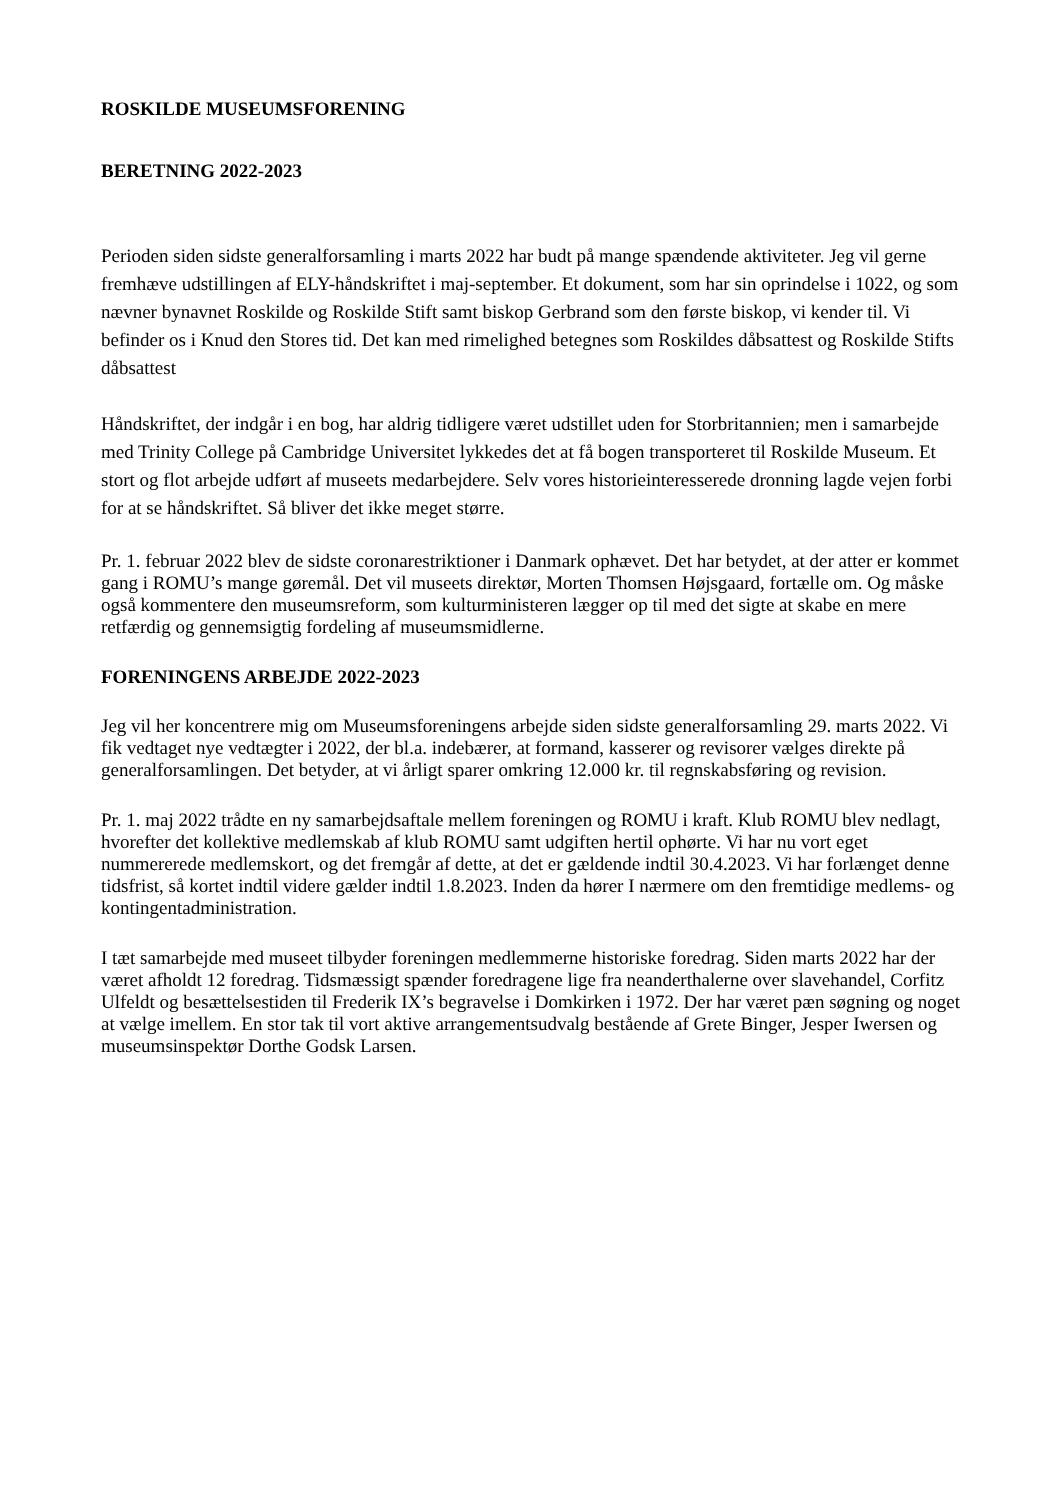ROSKILDE MUSEUMSFORENING
BERETNING 2022-2023
Perioden siden sidste generalforsamling i marts 2022 har budt på mange spændende aktiviteter. Jeg vil gerne fremhæve udstillingen af ELY-håndskriftet i maj-september. Et dokument, som har sin oprindelse i 1022, og som nævner bynavnet Roskilde og Roskilde Stift samt biskop Gerbrand som den første biskop, vi kender til. Vi befinder os i Knud den Stores tid. Det kan med rimelighed betegnes som Roskildes dåbsattest og Roskilde Stifts dåbsattest
Håndskriftet, der indgår i en bog, har aldrig tidligere været udstillet uden for Storbritannien; men i samarbejde med Trinity College på Cambridge Universitet lykkedes det at få bogen transporteret til Roskilde Museum. Et stort og flot arbejde udført af museets medarbejdere. Selv vores historieinteresserede dronning lagde vejen forbi for at se håndskriftet. Så bliver det ikke meget større.
Pr. 1. februar 2022 blev de sidste coronarestriktioner i Danmark ophævet. Det har betydet, at der atter er kommet gang i ROMU’s mange gøremål. Det vil museets direktør, Morten Thomsen Højsgaard, fortælle om. Og måske også kommentere den museumsreform, som kulturministeren lægger op til med det sigte at skabe en mere retfærdig og gennemsigtig fordeling af museumsmidlerne.
FORENINGENS ARBEJDE 2022-2023
Jeg vil her koncentrere mig om Museumsforeningens arbejde siden sidste generalforsamling 29. marts 2022. Vi fik vedtaget nye vedtægter i 2022, der bl.a. indebærer, at formand, kasserer og revisorer vælges direkte på generalforsamlingen. Det betyder, at vi årligt sparer omkring 12.000 kr. til regnskabsføring og revision.
Pr. 1. maj 2022 trådte en ny samarbejdsaftale mellem foreningen og ROMU i kraft. Klub ROMU blev nedlagt, hvorefter det kollektive medlemskab af klub ROMU samt udgiften hertil ophørte. Vi har nu vort eget nummererede medlemskort, og det fremgår af dette, at det er gældende indtil 30.4.2023. Vi har forlænget denne tidsfrist, så kortet indtil videre gælder indtil 1.8.2023. Inden da hører I nærmere om den fremtidige medlems- og kontingentadministration.
I tæt samarbejde med museet tilbyder foreningen medlemmerne historiske foredrag. Siden marts 2022 har der været afholdt 12 foredrag. Tidsmæssigt spænder foredragene lige fra neanderthalerne over slavehandel, Corfitz Ulfeldt og besættelsestiden til Frederik IX’s begravelse i Domkirken i 1972. Der har været pæn søgning og noget at vælge imellem. En stor tak til vort aktive arrangementsudvalg bestående af Grete Binger, Jesper Iwersen og museumsinspektør Dorthe Godsk Larsen.